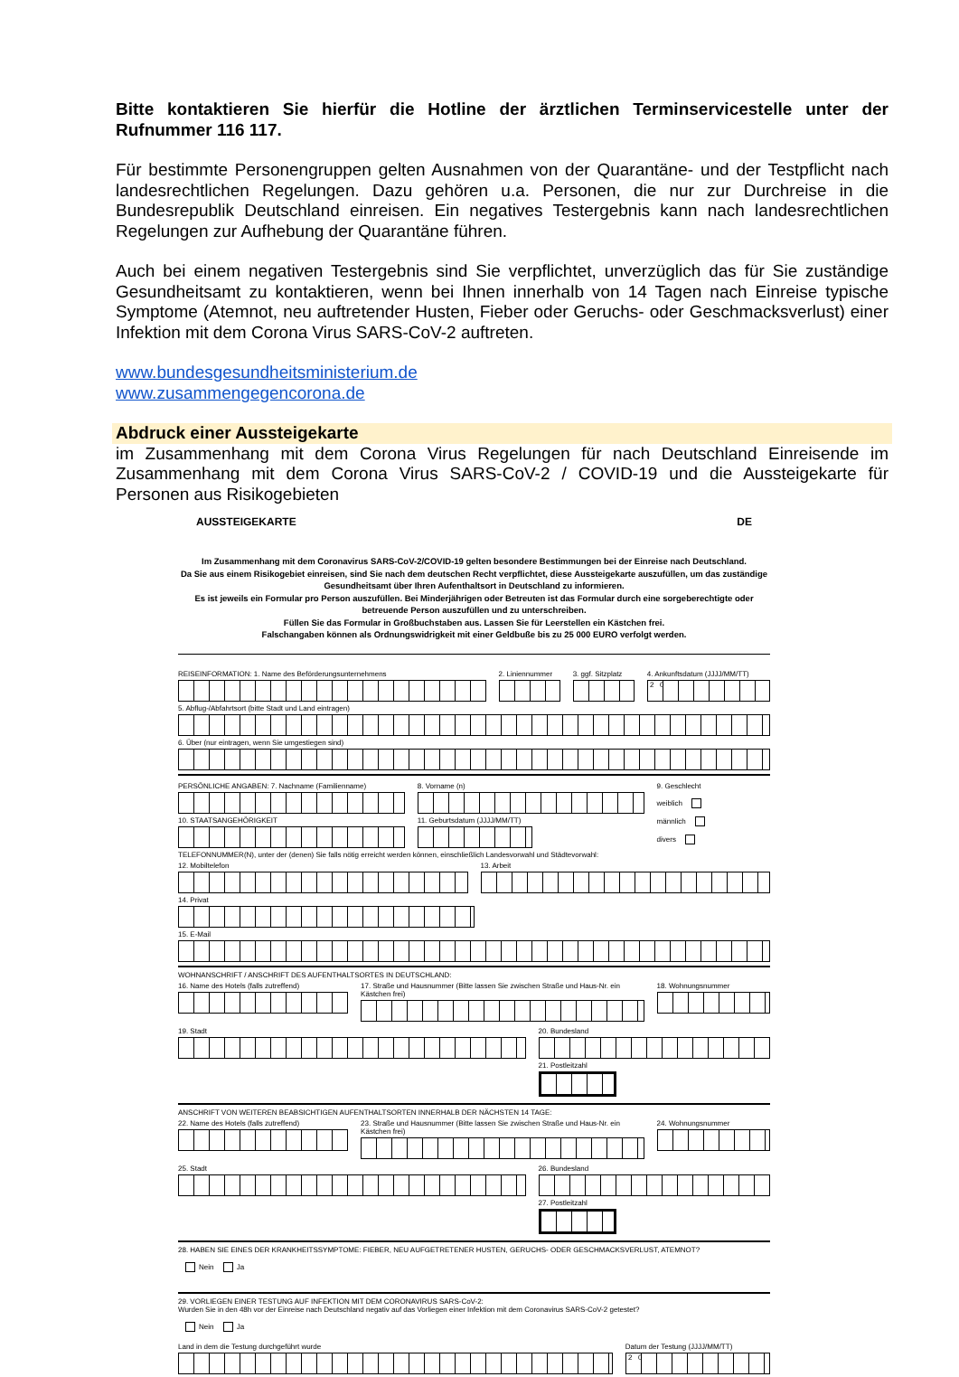Bitte kontaktieren Sie hierfür die Hotline der ärztlichen Terminservicestelle unter der Rufnummer 116 117.
Für bestimmte Personengruppen gelten Ausnahmen von der Quarantäne- und der Testpflicht nach landesrechtlichen Regelungen. Dazu gehören u.a. Personen, die nur zur Durchreise in die Bundesrepublik Deutschland einreisen. Ein negatives Testergebnis kann nach landesrechtlichen Regelungen zur Aufhebung der Quarantäne führen.
Auch bei einem negativen Testergebnis sind Sie verpflichtet, unverzüglich das für Sie zuständige Gesundheitsamt zu kontaktieren, wenn bei Ihnen innerhalb von 14 Tagen nach Einreise typische Symptome (Atemnot, neu auftretender Husten, Fieber oder Geruchs- oder Geschmacksverlust) einer Infektion mit dem Corona Virus SARS-CoV-2 auftreten.
www.bundesgesundheitsministerium.de
www.zusammengegencorona.de
Abdruck einer Aussteigekarte
im Zusammenhang mit dem Corona Virus Regelungen für nach Deutschland Einreisende im Zusammenhang mit dem Corona Virus SARS-CoV-2 / COVID-19 und die Aussteigekarte für Personen aus Risikogebieten
AUSSTEIGEKARTE DE
Im Zusammenhang mit dem Coronavirus SARS-CoV-2/COVID-19 gelten besondere Bestimmungen bei der Einreise nach Deutschland.
Da Sie aus einem Risikogebiet einreisen, sind Sie nach dem deutschen Recht verpflichtet, diese Aussteigekarte auszufüllen, um das zuständige Gesundheitsamt über Ihren Aufenthaltsort in Deutschland zu informieren.
Es ist jeweils ein Formular pro Person auszufüllen. Bei Minderjährigen oder Betreuten ist das Formular durch eine sorgeberechtigte oder betreuende Person auszufüllen und zu unterschreiben.
Füllen Sie das Formular in Großbuchstaben aus. Lassen Sie für Leerstellen ein Kästchen frei.
Falschangaben können als Ordnungswidrigkeit mit einer Geldbuße bis zu 25 000 EURO verfolgt werden.
REISEINFORMATION: 1. Name des Beförderungsunternehmens
2. Liniennummer 3. ggf. Sitzplatz 4. Ankunftsdatum (JJJJ/MM/TT)
2 0
5. Abflug-/Abfahrtsort (bitte Stadt und Land eintragen)
6. Über (nur eintragen, wenn Sie umgestiegen sind)
PERSÖNLICHE ANGABEN: 7. Nachname (Familienname)
10. STAATSANGEHÖRIGKEIT
8. Vorname (n)
11. Geburtsdatum (JJJJ/MM/TT)
9. Geschlecht
weiblich
männlich
divers
TELEFONNUMMER(N), unter der (denen) Sie falls nötig erreicht werden können, einschließlich Landesvorwahl und Städtevorwahl:
12. Mobiltelefon 13. Arbeit
14. Privat
15. E-Mail
WOHNANSCHRIFT / ANSCHRIFT DES AUFENTHALTSORTES IN DEUTSCHLAND:
16. Name des Hotels (falls zutreffend)
17. Straße und Hausnummer (Bitte lassen Sie zwischen Straße und Haus-Nr. ein Kästchen frei)
18. Wohnungsnummer
19. Stadt 20. Bundesland
21. Postleitzahl
ANSCHRIFT VON WEITEREN BEABSICHTIGEN AUFENTHALTSORTEN INNERHALB DER NÄCHSTEN 14 TAGE:
22. Name des Hotels (falls zutreffend)
23. Straße und Hausnummer (Bitte lassen Sie zwischen Straße und Haus-Nr. ein Kästchen frei)
24. Wohnungsnummer
25. Stadt 26. Bundesland
27. Postleitzahl
28. HABEN SIE EINES DER KRANKHEITSSYMPTOME: FIEBER, NEU AUFGETRETENER HUSTEN, GERUCHS- ODER GESCHMACKSVERLUST, ATEMNOT?
Nein Ja
29. VORLIEGEN EINER TESTUNG AUF INFEKTION MIT DEM CORONAVIRUS SARS-CoV-2:
Wurden Sie in den 48h vor der Einreise nach Deutschland negativ auf das Vorliegen einer Infektion mit dem Coronavirus SARS-CoV-2 getestet?
Nein Ja
Land in dem die Testung durchgeführt wurde
Datum der Testung (JJJJ/MM/TT)
2 0